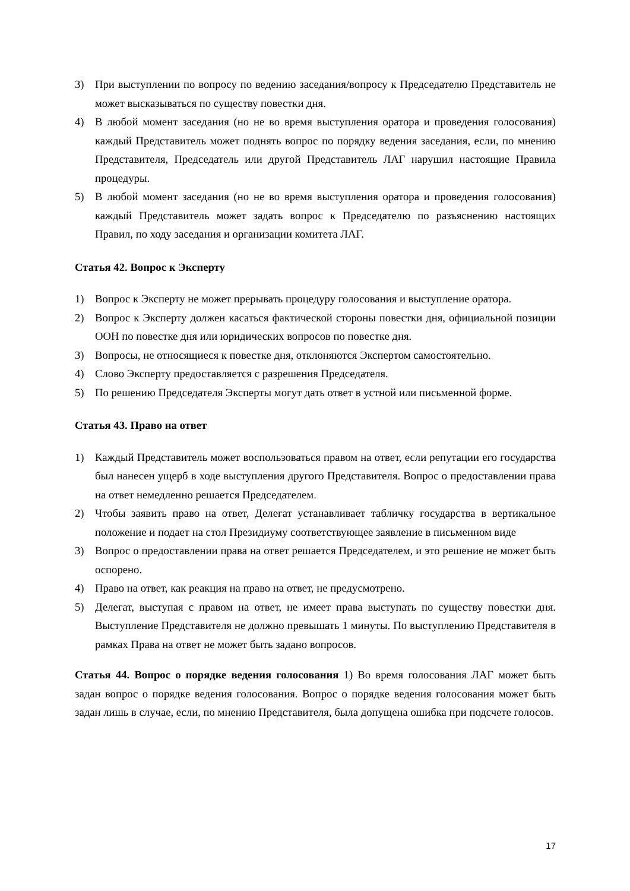3) При выступлении по вопросу по ведению заседания/вопросу к Председателю Представитель не может высказываться по существу повестки дня.
4) В любой момент заседания (но не во время выступления оратора и проведения голосования) каждый Представитель может поднять вопрос по порядку ведения заседания, если, по мнению Представителя, Председатель или другой Представитель ЛАГ нарушил настоящие Правила процедуры.
5) В любой момент заседания (но не во время выступления оратора и проведения голосования) каждый Представитель может задать вопрос к Председателю по разъяснению настоящих Правил, по ходу заседания и организации комитета ЛАГ.
Статья 42. Вопрос к Эксперту
1) Вопрос к Эксперту не может прерывать процедуру голосования и выступление оратора.
2) Вопрос к Эксперту должен касаться фактической стороны повестки дня, официальной позиции ООН по повестке дня или юридических вопросов по повестке дня.
3) Вопросы, не относящиеся к повестке дня, отклоняются Экспертом самостоятельно.
4) Слово Эксперту предоставляется с разрешения Председателя.
5) По решению Председателя Эксперты могут дать ответ в устной или письменной форме.
Статья 43. Право на ответ
1) Каждый Представитель может воспользоваться правом на ответ, если репутации его государства был нанесен ущерб в ходе выступления другого Представителя. Вопрос о предоставлении права на ответ немедленно решается Председателем.
2) Чтобы заявить право на ответ, Делегат устанавливает табличку государства в вертикальное положение и подает на стол Президиуму соответствующее заявление в письменном виде
3) Вопрос о предоставлении права на ответ решается Председателем, и это решение не может быть оспорено.
4) Право на ответ, как реакция на право на ответ, не предусмотрено.
5) Делегат, выступая с правом на ответ, не имеет права выступать по существу повестки дня. Выступление Представителя не должно превышать 1 минуты. По выступлению Представителя в рамках Права на ответ не может быть задано вопросов.
Статья 44. Вопрос о порядке ведения голосования 1) Во время голосования ЛАГ может быть задан вопрос о порядке ведения голосования. Вопрос о порядке ведения голосования может быть задан лишь в случае, если, по мнению Представителя, была допущена ошибка при подсчете голосов.
17